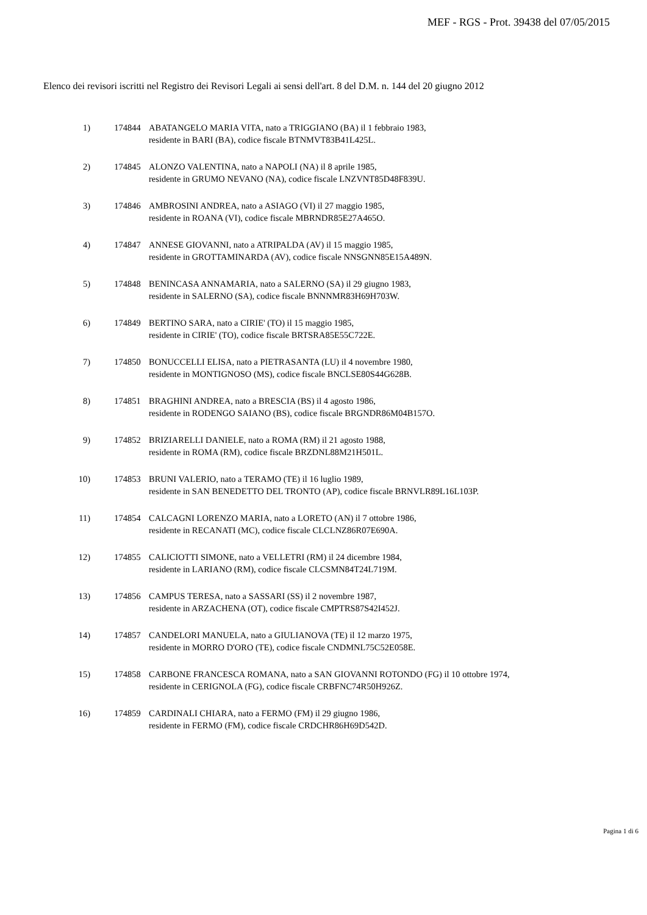MEF - RGS - Prot. 39438 del 07/05/2015
Elenco dei revisori iscritti nel Registro dei Revisori Legali ai sensi dell'art. 8 del D.M. n. 144 del 20 giugno 2012
1) 174844 ABATANGELO MARIA VITA, nato a TRIGGIANO (BA) il 1 febbraio 1983,
residente in BARI (BA), codice fiscale BTNMVT83B41L425L.
2) 174845 ALONZO VALENTINA, nato a NAPOLI (NA) il 8 aprile 1985,
residente in GRUMO NEVANO (NA), codice fiscale LNZVNT85D48F839U.
3) 174846 AMBROSINI ANDREA, nato a ASIAGO (VI) il 27 maggio 1985,
residente in ROANA (VI), codice fiscale MBRNDR85E27A465O.
4) 174847 ANNESE GIOVANNI, nato a ATRIPALDA (AV) il 15 maggio 1985,
residente in GROTTAMINARDA (AV), codice fiscale NNSGNN85E15A489N.
5) 174848 BENINCASA ANNAMARIA, nato a SALERNO (SA) il 29 giugno 1983,
residente in SALERNO (SA), codice fiscale BNNNMR83H69H703W.
6) 174849 BERTINO SARA, nato a CIRIE' (TO) il 15 maggio 1985,
residente in CIRIE' (TO), codice fiscale BRTSRA85E55C722E.
7) 174850 BONUCCELLI ELISA, nato a PIETRASANTA (LU) il 4 novembre 1980,
residente in MONTIGNOSO (MS), codice fiscale BNCLSE80S44G628B.
8) 174851 BRAGHINI ANDREA, nato a BRESCIA (BS) il 4 agosto 1986,
residente in RODENGO SAIANO (BS), codice fiscale BRGNDR86M04B157O.
9) 174852 BRIZIARELLI DANIELE, nato a ROMA (RM) il 21 agosto 1988,
residente in ROMA (RM), codice fiscale BRZDNL88M21H501L.
10) 174853 BRUNI VALERIO, nato a TERAMO (TE) il 16 luglio 1989,
residente in SAN BENEDETTO DEL TRONTO (AP), codice fiscale BRNVLR89L16L103P.
11) 174854 CALCAGNI LORENZO MARIA, nato a LORETO (AN) il 7 ottobre 1986,
residente in RECANATI (MC), codice fiscale CLCLNZ86R07E690A.
12) 174855 CALICIOTTI SIMONE, nato a VELLETRI (RM) il 24 dicembre 1984,
residente in LARIANO (RM), codice fiscale CLCSMN84T24L719M.
13) 174856 CAMPUS TERESA, nato a SASSARI (SS) il 2 novembre 1987,
residente in ARZACHENA (OT), codice fiscale CMPTRS87S42I452J.
14) 174857 CANDELORI MANUELA, nato a GIULIANOVA (TE) il 12 marzo 1975,
residente in MORRO D'ORO (TE), codice fiscale CNDMNL75C52E058E.
15) 174858 CARBONE FRANCESCA ROMANA, nato a SAN GIOVANNI ROTONDO (FG) il 10 ottobre 1974,
residente in CERIGNOLA (FG), codice fiscale CRBFNC74R50H926Z.
16) 174859 CARDINALI CHIARA, nato a FERMO (FM) il 29 giugno 1986,
residente in FERMO (FM), codice fiscale CRDCHR86H69D542D.
Pagina 1 di 6